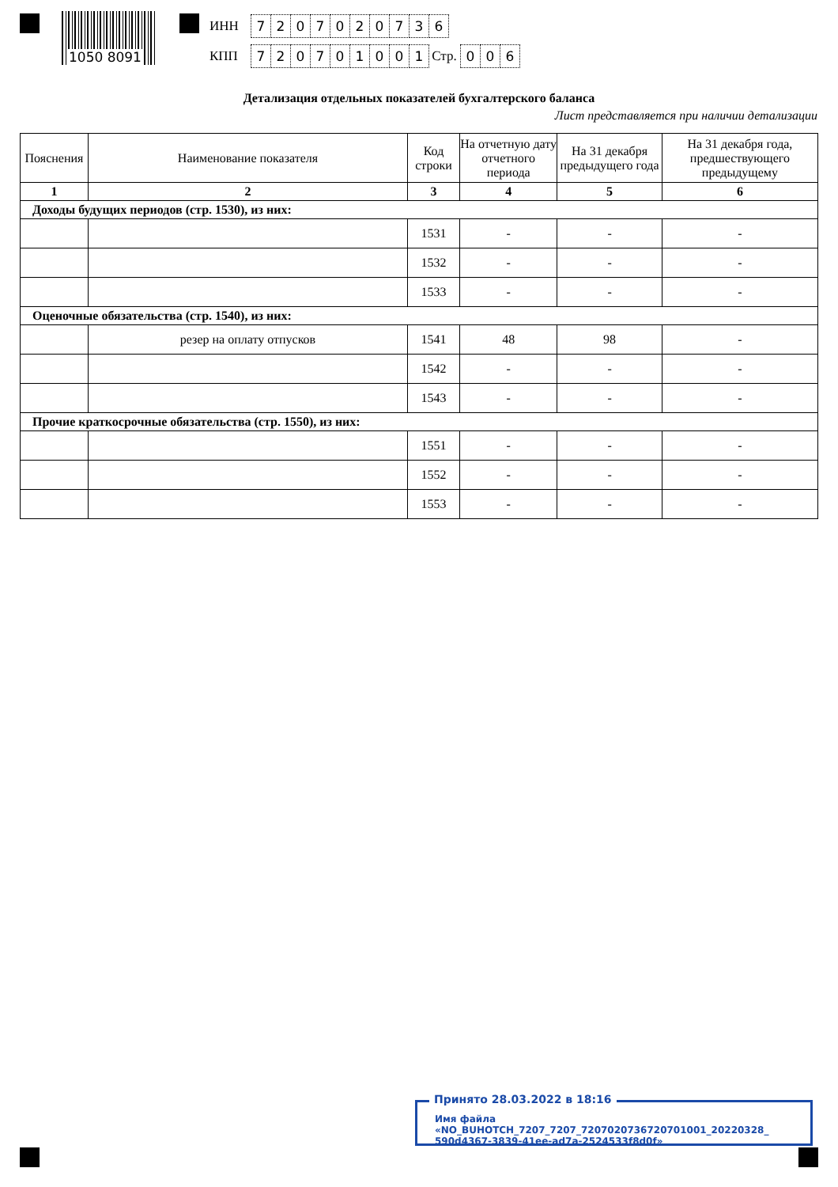1050 8091
ИНН 7207020736
КПП 720701001 Стр. 0 0 6
Детализация отдельных показателей бухгалтерского баланса
Лист представляется при наличии детализации
| Пояснения | Наименование показателя | Код строки | На отчетную дату отчетного периода | На 31 декабря предыдущего года | На 31 декабря года, предшествующего предыдущему |
| --- | --- | --- | --- | --- | --- |
| 1 | 2 | 3 | 4 | 5 | 6 |
| Доходы будущих периодов (стр. 1530), из них: | | | | | |
| | | 1531 | - | - | - |
| | | 1532 | - | - | - |
| | | 1533 | - | - | - |
| Оценочные обязательства (стр. 1540), из них: | | | | | |
| | резер на оплату отпусков | 1541 | 48 | 98 | - |
| | | 1542 | - | - | - |
| | | 1543 | - | - | - |
| Прочие краткосрочные обязательства (стр. 1550), из них: | | | | | |
| | | 1551 | - | - | - |
| | | 1552 | - | - | - |
| | | 1553 | - | - | - |
Принято 28.03.2022 в 18:16
Имя файла «NO_BUHOTCH_7207_7207_7207020736720701001_20220328_
590d4367-3839-41ee-ad7a-2524533f8d0f»